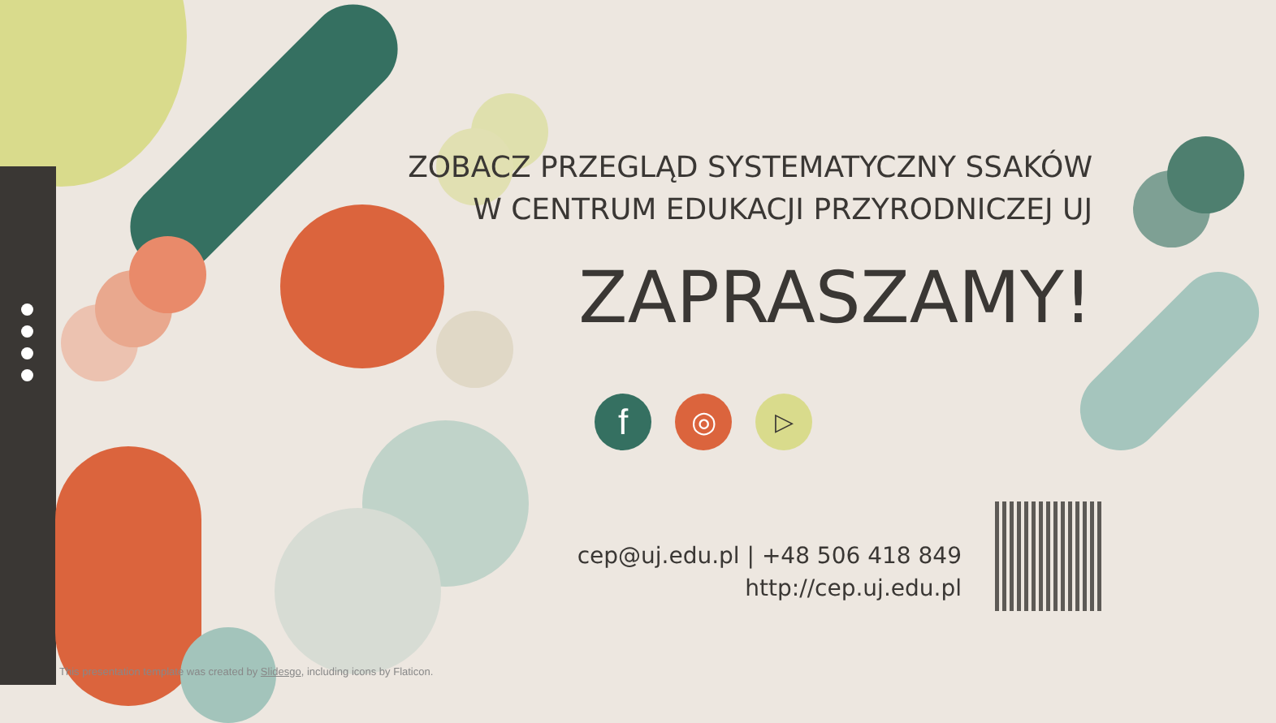ZOBACZ PRZEGLĄD SYSTEMATYCZNY SSAKÓW
W CENTRUM EDUKACJI PRZYRODNICZEJ UJ
ZAPRASZAMY!
f ◎ ▷
cep@uj.edu.pl | +48 506 418 849
http://cep.uj.edu.pl
This presentation template was created by Slidesgo, including icons by Flaticon.